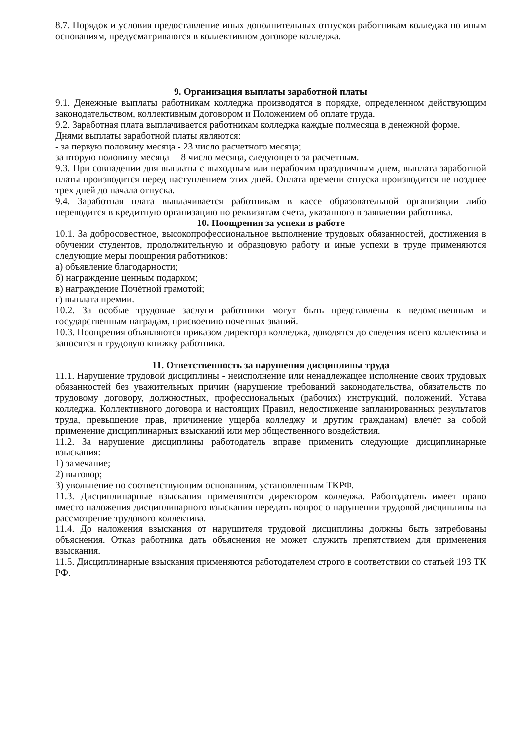8.7. Порядок и условия предоставление иных дополнительных отпусков работникам колледжа по иным основаниям, предусматриваются в коллективном договоре колледжа.
9. Организация выплаты заработной платы
9.1. Денежные выплаты работникам колледжа производятся в порядке, определенном действующим законодательством, коллективным договором и Положением об оплате труда.
9.2. Заработная плата выплачивается работникам колледжа каждые полмесяца в денежной форме.
Днями выплаты заработной платы являются:
- за первую половину месяца - 23 число расчетного месяца;
за вторую половину месяца —8 число месяца, следующего за расчетным.
9.3. При совпадении дня выплаты с выходным или нерабочим праздничным днем, выплата заработной платы производится перед наступлением этих дней. Оплата времени отпуска производится не позднее трех дней до начала отпуска.
9.4. Заработная плата выплачивается работникам в кассе образовательной организации либо переводится в кредитную организацию по реквизитам счета, указанного в заявлении работника.
10. Поощрения за успехи в работе
10.1. За добросовестное, высокопрофессиональное выполнение трудовых обязанностей, достижения в обучении студентов, продолжительную и образцовую работу и иные успехи в труде применяются следующие меры поощрения работников:
а) объявление благодарности;
б) награждение ценным подарком;
в) награждение Почётной грамотой;
г) выплата премии.
10.2. За особые трудовые заслуги работники могут быть представлены к ведомственным и государственным наградам, присвоению почетных званий.
10.3. Поощрения объявляются приказом директора колледжа, доводятся до сведения всего коллектива и заносятся в трудовую книжку работника.
11. Ответственность за нарушения дисциплины труда
11.1. Нарушение трудовой дисциплины - неисполнение или ненадлежащее исполнение своих трудовых обязанностей без уважительных причин (нарушение требований законодательства, обязательств по трудовому договору, должностных, профессиональных (рабочих) инструкций, положений. Устава колледжа. Коллективного договора и настоящих Правил, недостижение запланированных результатов труда, превышение прав, причинение ущерба колледжу и другим гражданам) влечёт за собой применение дисциплинарных взысканий или мер общественного воздействия.
11.2. За нарушение дисциплины работодатель вправе применить следующие дисциплинарные взыскания:
1) замечание;
2) выговор;
3) увольнение по соответствующим основаниям, установленным ТКРФ.
11.3. Дисциплинарные взыскания применяются директором колледжа. Работодатель имеет право вместо наложения дисциплинарного взыскания передать вопрос о нарушении трудовой дисциплины на рассмотрение трудового коллектива.
11.4. До наложения взыскания от нарушителя трудовой дисциплины должны быть затребованы объяснения. Отказ работника дать объяснения не может служить препятствием для применения взыскания.
11.5. Дисциплинарные взыскания применяются работодателем строго в соответствии со статьей 193 ТК РФ.